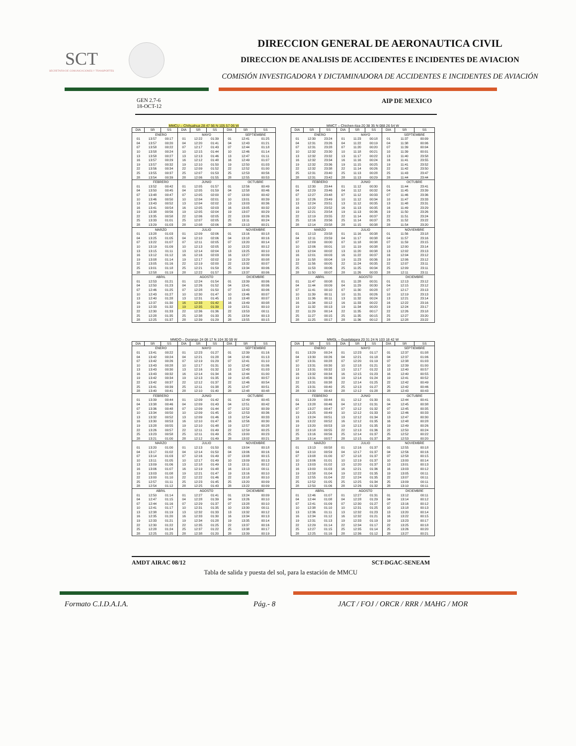SCT
SECRETARÍA DE COMUNICACIONES Y TRANSPORTES
DIRECCION GENERAL DE AERONAUTICA CIVIL
DIRECCION DE ANALISIS DE ACCIDENTES E INCIDENTES DE AVIACION
COMISIÓN INVESTIGADORA Y DICTAMINADORA DE ACCIDENTES E INCIDENTES DE AVIACIÓN
GEN 2.7-6
18-OCT-12
AIP DE MEXICO
MMCU – Chihuahua 28 47 56 N 105 57 06 W
| DIA | SR | SS | DIA | SR | SS | DIA | SR | SS |
| --- | --- | --- | --- | --- | --- | --- | --- | --- |
| | ENERO | | | MAYO | | | SEPTIEMBRE | |
| 01 | 13:57 | 00:17 | 01 | 12:22 | 01:39 | 01 | 12:41 | 01:25 |
| 04 | 13:57 | 00:20 | 04 | 12:20 | 01:41 | 04 | 12:43 | 01:21 |
| 07 | 13:58 | 00:22 | 07 | 12:17 | 01:43 | 07 | 12:44 | 01:18 |
| 10 | 13:58 | 00:24 | 10 | 12:15 | 01:44 | 10 | 12:46 | 01:14 |
| 13 | 13:58 | 00:27 | 13 | 12:13 | 01:46 | 13 | 12:47 | 01:11 |
| 16 | 13:57 | 00:29 | 16 | 12:12 | 01:48 | 16 | 12:49 | 01:07 |
| 19 | 13:57 | 00:32 | 19 | 12:10 | 01:50 | 19 | 12:50 | 01:03 |
| 22 | 13:56 | 00:34 | 22 | 12:09 | 01:52 | 22 | 12:52 | 01:00 |
| 25 | 13:55 | 00:37 | 25 | 12:07 | 01:53 | 25 | 12:53 | 00:56 |
| 28 | 13:54 | 00:39 | 28 | 12:06 | 01:55 | 28 | 12:55 | 00:53 |
| | FEBRERO | | | JUNIO | | | OCTUBRE | |
| 01 | 13:52 | 00:42 | 01 | 12:05 | 01:57 | 01 | 12:56 | 00:49 |
| 04 | 13:50 | 00:45 | 04 | 12:05 | 01:59 | 04 | 12:58 | 00:46 |
| 07 | 13:48 | 00:47 | 07 | 12:05 | 02:00 | 07 | 13:00 | 00:42 |
| 10 | 13:46 | 00:50 | 10 | 12:04 | 02:01 | 10 | 13:01 | 00:39 |
| 13 | 13:43 | 00:52 | 13 | 12:04 | 02:02 | 13 | 13:03 | 00:36 |
| 16 | 13:41 | 00:54 | 16 | 12:05 | 02:03 | 16 | 13:05 | 00:32 |
| 19 | 13:38 | 00:56 | 19 | 12:05 | 02:04 | 19 | 13:07 | 00:29 |
| 22 | 13:35 | 00:58 | 22 | 12:06 | 02:05 | 22 | 13:09 | 00:26 |
| 25 | 13:33 | 01:01 | 25 | 12:07 | 02:05 | 25 | 13:11 | 00:24 |
| 28 | 13:29 | 01:03 | 28 | 12:08 | 02:06 | 28 | 13:13 | 00:21 |
| | MARZO | | | JULIO | | | NOVIEMBRE | |
| 01 | 13:28 | 01:03 | 01 | 12:09 | 02:06 | 01 | 13:16 | 00:18 |
| 04 | 13:25 | 01:05 | 04 | 12:10 | 02:06 | 04 | 13:18 | 00:16 |
| 07 | 13:22 | 01:07 | 07 | 12:11 | 02:05 | 07 | 13:20 | 00:14 |
| 10 | 13:19 | 01:09 | 10 | 12:13 | 02:05 | 10 | 13:22 | 00:12 |
| 13 | 13:15 | 01:11 | 13 | 12:14 | 02:04 | 13 | 13:25 | 00:10 |
| 16 | 13:12 | 01:12 | 16 | 12:16 | 02:03 | 16 | 13:27 | 00:09 |
| 19 | 13:08 | 01:14 | 19 | 12:17 | 02:02 | 19 | 13:29 | 00:08 |
| 22 | 13:05 | 01:16 | 22 | 12:19 | 02:00 | 22 | 13:32 | 00:07 |
| 25 | 13:01 | 01:18 | 25 | 12:21 | 01:59 | 25 | 13:34 | 00:06 |
| 28 | 12:58 | 01:19 | 28 | 12:22 | 01:57 | 28 | 13:37 | 00:06 |
| | ABRIL | | | AGOSTO | | | DICIEMBRE | |
| 01 | 12:53 | 01:21 | 01 | 12:24 | 01:54 | 01 | 13:39 | 00:06 |
| 04 | 12:50 | 01:23 | 04 | 12:26 | 01:52 | 04 | 13:41 | 00:06 |
| 07 | 12:46 | 01:25 | 07 | 12:28 | 01:50 | 07 | 13:43 | 00:06 |
| 10 | 12:43 | 01:27 | 10 | 12:30 | 01:47 | 10 | 13:46 | 00:07 |
| 13 | 12:40 | 01:28 | 13 | 12:31 | 01:45 | 13 | 13:48 | 00:07 |
| 16 | 12:37 | 01:30 | 16 | 12:33 | 01:42 | 16 | 13:49 | 00:08 |
| 19 | 12:33 | 01:32 | 19 | 12:35 | 01:39 | 19 | 13:51 | 00:10 |
| 22 | 12:30 | 01:33 | 22 | 12:36 | 01:36 | 22 | 13:53 | 00:11 |
| 25 | 12:28 | 01:35 | 25 | 12:38 | 01:33 | 25 | 13:54 | 00:13 |
| 28 | 12:25 | 01:37 | 28 | 12:39 | 01:29 | 28 | 13:55 | 00:15 |
MMCT – Chichen-Itza 20 38 35 N 088 26 54 W
| DIA | SR | SS | DIA | SR | SS | DIA | SR | SS |
| --- | --- | --- | --- | --- | --- | --- | --- | --- |
| | ENERO | | | MAYO | | | SEPTIEMBRE | |
| 01 | 12:30 | 23:24 | 01 | 11:23 | 00:18 | 01 | 11:37 | 00:09 |
| 04 | 12:31 | 23:26 | 04 | 11:22 | 00:19 | 04 | 11:38 | 00:06 |
| 07 | 12:31 | 23:28 | 07 | 11:20 | 00:20 | 07 | 11:39 | 00:04 |
| 10 | 12:32 | 23:30 | 10 | 11:18 | 00:21 | 10 | 11:39 | 00:01 |
| 13 | 12:32 | 23:32 | 13 | 11:17 | 00:22 | 13 | 11:40 | 23:58 |
| 16 | 12:32 | 23:34 | 16 | 11:16 | 00:24 | 16 | 11:41 | 23:55 |
| 19 | 12:32 | 23:36 | 19 | 11:15 | 00:25 | 19 | 11:41 | 23:52 |
| 22 | 12:32 | 23:38 | 22 | 11:14 | 00:26 | 22 | 11:42 | 23:50 |
| 25 | 12:31 | 23:40 | 25 | 11:13 | 00:28 | 25 | 11:43 | 23:47 |
| 28 | 12:31 | 23:42 | 28 | 11:13 | 00:29 | 28 | 11:44 | 23:44 |
| | FEBRERO | | | JUNIO | | | OCTUBRE | |
| 01 | 12:30 | 23:44 | 01 | 11:12 | 00:30 | 01 | 11:44 | 23:41 |
| 04 | 12:29 | 23:46 | 04 | 11:12 | 00:32 | 04 | 11:45 | 23:39 |
| 07 | 12:27 | 23:48 | 07 | 11:12 | 00:33 | 07 | 11:46 | 23:36 |
| 10 | 12:26 | 23:49 | 10 | 11:12 | 00:34 | 10 | 11:47 | 23:33 |
| 13 | 12:24 | 23:51 | 13 | 11:12 | 00:35 | 13 | 11:48 | 23:31 |
| 16 | 12:22 | 23:52 | 16 | 11:13 | 00:35 | 16 | 11:49 | 23:29 |
| 19 | 12:21 | 23:54 | 19 | 11:13 | 00:36 | 19 | 11:50 | 23:26 |
| 22 | 12:19 | 23:55 | 22 | 11:14 | 00:37 | 22 | 11:51 | 23:24 |
| 25 | 12:16 | 23:56 | 25 | 11:14 | 00:37 | 25 | 11:52 | 23:22 |
| 28 | 12:14 | 23:58 | 28 | 11:15 | 00:38 | 28 | 11:54 | 23:20 |
| | MARZO | | | JULIO | | | NOVIEMBRE | |
| 01 | 12:13 | 23:58 | 01 | 11:16 | 00:38 | 01 | 11:56 | 23:18 |
| 04 | 12:11 | 23:59 | 04 | 11:17 | 00:38 | 04 | 11:57 | 23:16 |
| 07 | 12:09 | 00:00 | 07 | 11:18 | 00:38 | 07 | 11:59 | 23:15 |
| 10 | 12:06 | 00:01 | 10 | 11:19 | 00:38 | 10 | 12:00 | 23:14 |
| 13 | 12:04 | 00:02 | 13 | 11:20 | 00:38 | 13 | 12:02 | 23:13 |
| 16 | 12:01 | 00:03 | 16 | 11:22 | 00:37 | 16 | 12:04 | 23:12 |
| 19 | 11:58 | 00:04 | 19 | 11:23 | 00:36 | 19 | 12:06 | 23:12 |
| 22 | 11:56 | 00:05 | 22 | 11:24 | 00:35 | 22 | 12:07 | 23:11 |
| 25 | 11:53 | 00:06 | 25 | 11:25 | 00:34 | 25 | 12:09 | 23:11 |
| 28 | 11:50 | 00:07 | 28 | 11:26 | 00:33 | 28 | 12:11 | 23:11 |
| | ABRIL | | | AGOSTO | | | DICIEMBRE | |
| 01 | 11:47 | 00:08 | 01 | 11:28 | 00:31 | 01 | 12:13 | 23:12 |
| 04 | 11:44 | 00:09 | 04 | 11:29 | 00:30 | 04 | 12:15 | 23:12 |
| 07 | 11:41 | 00:10 | 07 | 11:30 | 00:28 | 07 | 12:17 | 23:13 |
| 10 | 11:39 | 00:11 | 10 | 11:31 | 00:26 | 10 | 12:19 | 23:13 |
| 13 | 11:36 | 00:11 | 13 | 11:32 | 00:24 | 13 | 12:21 | 23:14 |
| 16 | 11:34 | 00:12 | 16 | 11:33 | 00:22 | 16 | 12:22 | 23:16 |
| 19 | 11:32 | 00:13 | 19 | 11:34 | 00:20 | 19 | 12:24 | 23:17 |
| 22 | 11:29 | 00:14 | 22 | 11:35 | 00:17 | 22 | 12:26 | 23:18 |
| 25 | 11:27 | 00:15 | 25 | 11:35 | 00:15 | 25 | 12:27 | 23:20 |
| 28 | 11:25 | 00:17 | 28 | 11:36 | 00:12 | 28 | 12:28 | 23:22 |
MMDO – Durango 24 08 17 N 104 30 59 W
| DIA | SR | SS | DIA | SR | SS | DIA | SR | SS |
| --- | --- | --- | --- | --- | --- | --- | --- | --- |
| | ENERO | | | MAYO | | | SEPTIEMBRE | |
| 01 | 13:41 | 00:22 | 01 | 12:23 | 01:27 | 01 | 12:39 | 01:16 |
| 04 | 13:42 | 00:24 | 04 | 12:21 | 01:28 | 04 | 12:40 | 01:13 |
| 07 | 13:42 | 00:26 | 07 | 12:19 | 01:29 | 07 | 12:41 | 01:10 |
| 10 | 13:43 | 00:28 | 10 | 12:17 | 01:31 | 10 | 12:42 | 01:06 |
| 13 | 13:43 | 00:30 | 13 | 12:16 | 01:32 | 13 | 12:43 | 01:03 |
| 16 | 13:43 | 00:32 | 16 | 12:14 | 01:34 | 16 | 12:44 | 01:00 |
| 19 | 13:42 | 00:34 | 19 | 12:13 | 01:35 | 19 | 12:45 | 00:57 |
| 22 | 13:42 | 00:37 | 22 | 12:12 | 01:37 | 22 | 12:46 | 00:54 |
| 25 | 13:41 | 00:39 | 25 | 12:11 | 01:38 | 25 | 12:47 | 00:51 |
| 28 | 13:40 | 00:41 | 28 | 12:10 | 01:40 | 28 | 12:48 | 00:48 |
| | FEBRERO | | | JUNIO | | | OCTUBRE | |
| 01 | 13:39 | 00:44 | 01 | 12:09 | 01:42 | 01 | 12:49 | 00:45 |
| 04 | 13:38 | 00:46 | 04 | 12:09 | 01:43 | 04 | 12:51 | 00:42 |
| 07 | 13:36 | 00:48 | 07 | 12:09 | 01:44 | 07 | 12:52 | 00:39 |
| 10 | 13:34 | 00:50 | 10 | 12:09 | 01:45 | 10 | 12:53 | 00:36 |
| 13 | 13:32 | 00:52 | 13 | 12:09 | 01:46 | 13 | 12:54 | 00:33 |
| 16 | 13:30 | 00:53 | 16 | 12:10 | 01:47 | 16 | 12:56 | 00:30 |
| 19 | 13:28 | 00:55 | 19 | 12:10 | 01:48 | 19 | 12:57 | 00:28 |
| 22 | 13:26 | 00:57 | 22 | 12:11 | 01:49 | 22 | 12:59 | 00:25 |
| 25 | 13:23 | 00:58 | 25 | 12:11 | 01:49 | 25 | 13:00 | 00:23 |
| 28 | 13:21 | 01:00 | 28 | 12:12 | 01:49 | 28 | 13:02 | 00:21 |
| | MARZO | | | JULIO | | | NOVIEMBRE | |
| 01 | 13:20 | 01:00 | 01 | 12:13 | 01:50 | 01 | 13:04 | 00:18 |
| 04 | 13:17 | 01:02 | 04 | 12:14 | 01:50 | 04 | 13:06 | 00:16 |
| 07 | 13:14 | 01:03 | 07 | 12:16 | 01:49 | 07 | 13:08 | 00:15 |
| 10 | 13:11 | 01:05 | 10 | 12:17 | 01:49 | 10 | 13:09 | 00:13 |
| 13 | 13:09 | 01:06 | 13 | 12:18 | 01:49 | 13 | 13:11 | 00:12 |
| 16 | 13:06 | 01:07 | 16 | 12:19 | 01:48 | 16 | 13:13 | 00:11 |
| 19 | 13:03 | 01:08 | 19 | 12:21 | 01:47 | 19 | 13:16 | 00:10 |
| 22 | 13:00 | 01:10 | 22 | 12:22 | 01:46 | 22 | 13:18 | 00:10 |
| 25 | 12:57 | 01:11 | 25 | 12:23 | 01:45 | 25 | 13:20 | 00:09 |
| 28 | 12:54 | 01:12 | 28 | 12:25 | 01:43 | 28 | 13:22 | 00:09 |
| | ABRIL | | | AGOSTO | | | DICIEMBRE | |
| 01 | 12:50 | 01:14 | 01 | 12:27 | 01:41 | 01 | 13:24 | 00:09 |
| 04 | 12:47 | 01:15 | 04 | 12:28 | 01:39 | 04 | 13:26 | 00:10 |
| 07 | 12:44 | 01:16 | 07 | 12:29 | 01:37 | 07 | 13:28 | 00:10 |
| 10 | 12:41 | 01:17 | 10 | 12:31 | 01:35 | 10 | 13:30 | 00:11 |
| 13 | 12:38 | 01:19 | 13 | 12:32 | 01:33 | 13 | 13:32 | 00:12 |
| 16 | 12:35 | 01:20 | 16 | 12:33 | 01:30 | 16 | 13:34 | 00:13 |
| 19 | 12:33 | 01:21 | 19 | 12:34 | 01:28 | 19 | 13:35 | 00:14 |
| 22 | 12:30 | 01:22 | 22 | 12:35 | 01:25 | 22 | 13:37 | 00:16 |
| 25 | 12:28 | 01:24 | 25 | 12:37 | 01:22 | 25 | 13:38 | 00:17 |
| 28 | 12:25 | 01:25 | 28 | 12:38 | 01:20 | 28 | 13:39 | 00:19 |
MMGL – Guadalajara 20 31 24 N 103 18 42 W
| DIA | SR | SS | DIA | SR | SS | DIA | SR | SS |
| --- | --- | --- | --- | --- | --- | --- | --- | --- |
| | ENERO | | | MAYO | | | SEPTIEMBRE | |
| 01 | 13:29 | 00:24 | 01 | 12:23 | 01:17 | 01 | 12:37 | 01:08 |
| 04 | 13:30 | 00:26 | 04 | 12:21 | 01:18 | 04 | 12:37 | 01:06 |
| 07 | 13:31 | 00:28 | 07 | 12:20 | 01:19 | 07 | 12:38 | 01:03 |
| 10 | 13:31 | 00:30 | 10 | 12:18 | 01:21 | 10 | 12:39 | 01:00 |
| 13 | 13:31 | 00:32 | 13 | 12:17 | 01:22 | 13 | 12:40 | 00:57 |
| 16 | 13:32 | 00:34 | 16 | 12:15 | 01:23 | 16 | 12:40 | 00:55 |
| 19 | 13:31 | 00:36 | 19 | 12:14 | 01:24 | 19 | 12:41 | 00:52 |
| 22 | 13:31 | 00:38 | 22 | 12:14 | 01:25 | 22 | 12:42 | 00:49 |
| 25 | 13:31 | 00:40 | 25 | 12:13 | 01:27 | 25 | 12:42 | 00:46 |
| 28 | 13:30 | 00:42 | 28 | 12:12 | 01:28 | 28 | 12:43 | 00:43 |
| | FEBRERO | | | JUNIO | | | OCTUBRE | |
| 01 | 13:29 | 00:44 | 01 | 12:12 | 01:30 | 01 | 12:44 | 00:41 |
| 04 | 13:28 | 00:46 | 04 | 12:12 | 01:31 | 04 | 12:45 | 00:38 |
| 07 | 13:27 | 00:47 | 07 | 12:12 | 01:32 | 07 | 12:45 | 00:35 |
| 10 | 13:25 | 00:49 | 10 | 12:12 | 01:33 | 10 | 12:46 | 00:33 |
| 13 | 13:24 | 00:51 | 13 | 12:12 | 01:34 | 13 | 12:47 | 00:30 |
| 16 | 13:22 | 00:52 | 16 | 12:12 | 01:35 | 16 | 12:48 | 00:28 |
| 19 | 13:20 | 00:53 | 19 | 12:13 | 01:35 | 19 | 12:49 | 00:26 |
| 22 | 13:18 | 00:55 | 22 | 12:13 | 01:36 | 22 | 12:50 | 00:24 |
| 25 | 13:16 | 00:56 | 25 | 12:14 | 01:37 | 25 | 12:52 | 00:22 |
| 28 | 13:14 | 00:57 | 28 | 12:15 | 01:37 | 28 | 12:53 | 00:20 |
| | MARZO | | | JULIO | | | NOVIEMBRE | |
| 01 | 13:13 | 00:58 | 01 | 12:16 | 01:37 | 01 | 12:55 | 00:18 |
| 04 | 13:10 | 00:59 | 04 | 12:17 | 01:37 | 04 | 12:56 | 00:16 |
| 07 | 13:08 | 01:00 | 07 | 12:18 | 01:37 | 07 | 12:58 | 00:15 |
| 10 | 13:06 | 01:01 | 10 | 12:19 | 01:37 | 10 | 13:00 | 00:14 |
| 13 | 13:03 | 01:02 | 13 | 12:20 | 01:37 | 13 | 13:01 | 00:13 |
| 16 | 13:00 | 01:03 | 16 | 12:21 | 01:36 | 16 | 13:03 | 00:12 |
| 19 | 12:58 | 01:04 | 19 | 12:22 | 01:35 | 19 | 13:05 | 00:11 |
| 22 | 12:55 | 01:04 | 22 | 12:24 | 01:35 | 22 | 13:07 | 00:11 |
| 25 | 12:52 | 01:05 | 25 | 12:25 | 01:34 | 25 | 13:09 | 00:11 |
| 28 | 12:50 | 01:06 | 28 | 12:26 | 01:32 | 28 | 13:10 | 00:11 |
| | ABRIL | | | AGOSTO | | | DICIEMBRE | |
| 01 | 12:46 | 01:07 | 01 | 12:27 | 01:31 | 01 | 13:12 | 00:11 |
| 04 | 12:44 | 01:08 | 04 | 12:28 | 01:29 | 04 | 13:14 | 00:12 |
| 07 | 12:41 | 01:09 | 07 | 12:30 | 01:27 | 07 | 13:16 | 00:12 |
| 10 | 12:38 | 01:10 | 10 | 12:31 | 01:25 | 10 | 13:18 | 00:13 |
| 13 | 12:36 | 01:11 | 13 | 12:32 | 01:23 | 13 | 13:20 | 00:14 |
| 16 | 12:34 | 01:12 | 16 | 12:32 | 01:21 | 16 | 13:22 | 00:15 |
| 19 | 12:31 | 01:13 | 19 | 12:33 | 01:19 | 19 | 13:23 | 00:17 |
| 22 | 12:29 | 01:14 | 22 | 12:34 | 01:17 | 22 | 13:25 | 00:18 |
| 25 | 12:27 | 01:15 | 25 | 12:35 | 01:14 | 25 | 13:26 | 00:20 |
| 28 | 12:25 | 01:16 | 28 | 12:36 | 01:12 | 28 | 13:27 | 00:21 |
AMDT AIRAC 08/12 SCT-DGAC-SENEAM
Tabla de salida y puesta del sol, para la estación de MMCU
Formato C.I.D.A.I.A. Pág.- 8 JACT / FOJ / ORCR / RRR / MAHG / MOR